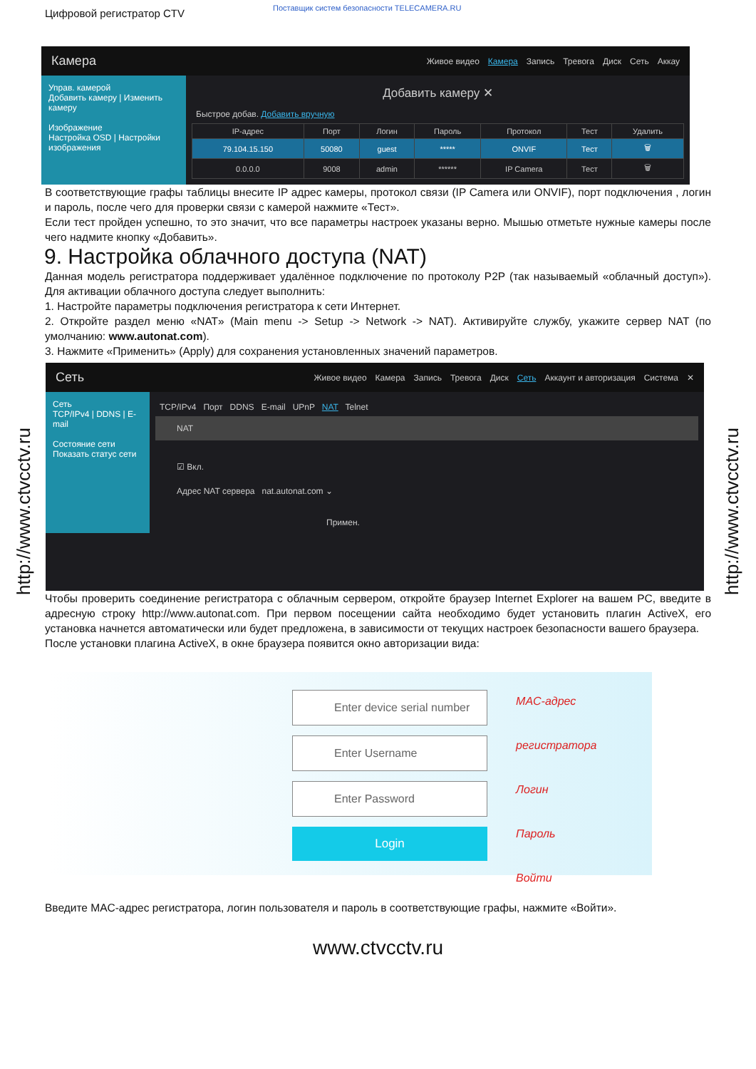http://www.ctvcctv.ru
http://www.ctvcctv.ru
Цифровой регистратор CTV
Поставщик систем безопасности TELECAMERA.RU
Камера
Живое видео Камера Запись Тревога Диск Сеть Аккау
Управ. камерой
Добавить камеру | Изменить камеру
Изображение
Настройка OSD | Настройки изображения
Добавить камеру ✕
Быстрое добав. Добавить вручную
| IP-адрес | Порт | Логин | Пароль | Протокол | Тест | Удалить |
| --- | --- | --- | --- | --- | --- | --- |
| 79.104.15.150 | 50080 | guest | ***** | ONVIF | Тест | 🗑 |
| 0.0.0.0 | 9008 | admin | ****** | IP Camera | Тест | 🗑 |
В соответствующие графы таблицы внесите IP адрес камеры, протокол связи (IP Camera или ONVIF), порт подключения , логин и пароль, после чего для проверки связи с камерой нажмите «Тест».
Если тест пройден успешно, то это значит, что все параметры настроек указаны верно. Мышью отметьте нужные камеры после чего надмите кнопку «Добавить».
9. Настройка облачного доступа (NAT)
Данная модель регистратора поддерживает удалённое подключение по протоколу P2P (так называемый «облачный доступ»). Для активации облачного доступа следует выполнить:
1. Настройте параметры подключения регистратора к сети Интернет.
2. Откройте раздел меню «NAT» (Main menu -> Setup -> Network -> NAT). Активируйте службу, укажите сервер NAT (по умолчанию: www.autonat.com).
3. Нажмите «Применить» (Apply) для сохранения установленных значений параметров.
Сеть
Живое видео Камера Запись Тревога Диск Сеть Аккаунт и авторизация Система ✕
Сеть
TCP/IPv4 | DDNS | E-mail
Состояние сети
Показать статус сети
TCP/IPv4 Порт DDNS E-mail UPnP NAT Telnet
NAT
☑ Вкл.
Адрес NAT сервера nat.autonat.com ⌄
Примен.
Чтобы проверить соединение регистратора с облачным сервером, откройте браузер Internet Explorer на вашем PC, введите в адресную строку http://www.autonat.com. При первом посещении сайта необходимо будет установить плагин ActiveX, его установка начнется автоматически или будет предложена, в зависимости от текущих настроек безопасности вашего браузера.
После установки плагина ActiveX, в окне браузера появится окно авторизации вида:
Enter device serial number
Enter Username
Enter Password
Login
MAC-адрес регистратора
Логин
Пароль
Войти
Введите MAC-адрес регистратора, логин пользователя и пароль в соответствующие графы, нажмите «Войти».
www.ctvcctv.ru